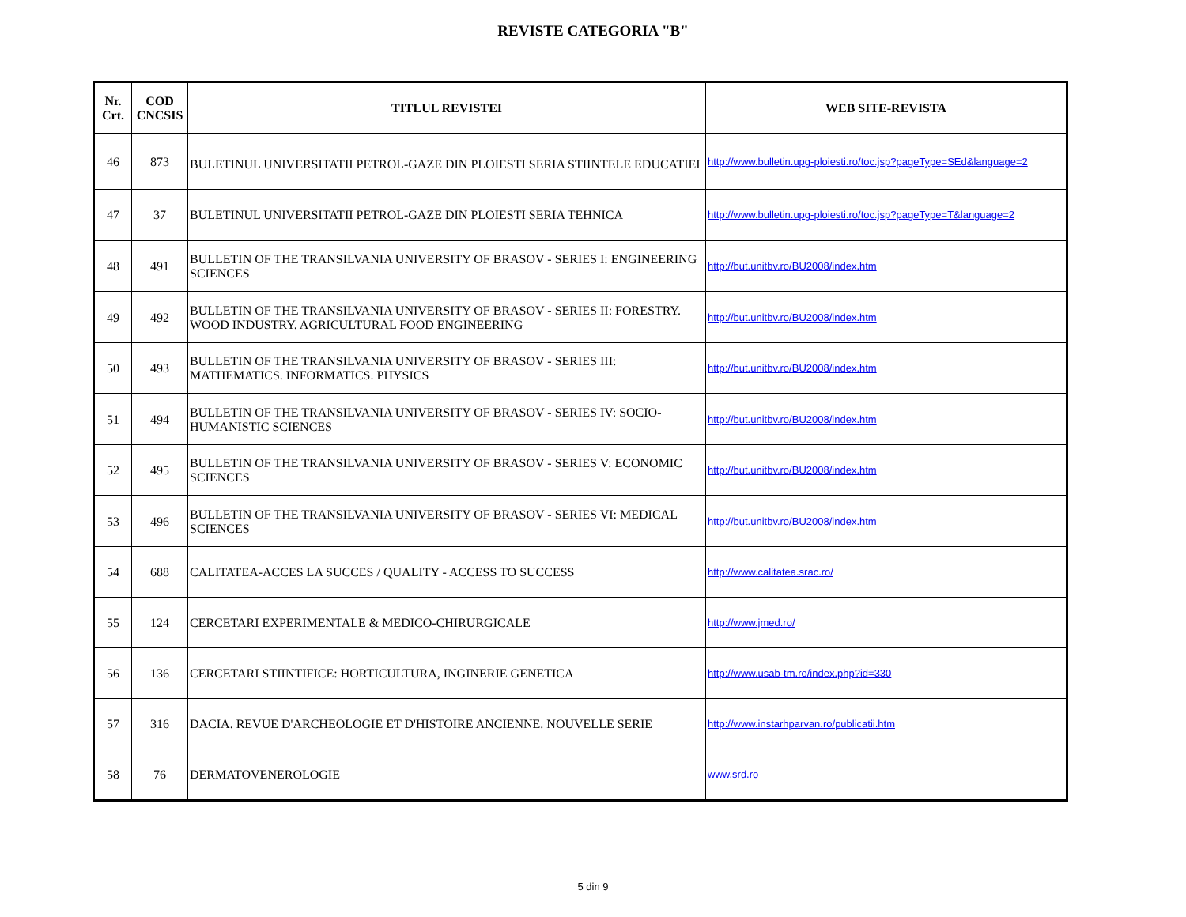REVISTE CATEGORIA "B"
| Nr. Crt. | COD CNCSIS | TITLUL REVISTEI | WEB SITE-REVISTA |
| --- | --- | --- | --- |
| 46 | 873 | BULETINUL UNIVERSITATII PETROL-GAZE DIN PLOIESTI SERIA STIINTELE EDUCATIEI | http://www.bulletin.upg-ploiesti.ro/toc.jsp?pageType=SEd&language=2 |
| 47 | 37 | BULETINUL UNIVERSITATII PETROL-GAZE DIN PLOIESTI SERIA TEHNICA | http://www.bulletin.upg-ploiesti.ro/toc.jsp?pageType=T&language=2 |
| 48 | 491 | BULLETIN OF THE TRANSILVANIA UNIVERSITY OF BRASOV - SERIES I: ENGINEERING SCIENCES | http://but.unitbv.ro/BU2008/index.htm |
| 49 | 492 | BULLETIN OF THE TRANSILVANIA UNIVERSITY OF BRASOV - SERIES II: FORESTRY. WOOD INDUSTRY. AGRICULTURAL FOOD ENGINEERING | http://but.unitbv.ro/BU2008/index.htm |
| 50 | 493 | BULLETIN OF THE TRANSILVANIA UNIVERSITY OF BRASOV - SERIES III: MATHEMATICS. INFORMATICS. PHYSICS | http://but.unitbv.ro/BU2008/index.htm |
| 51 | 494 | BULLETIN OF THE TRANSILVANIA UNIVERSITY OF BRASOV - SERIES IV: SOCIO-HUMANISTIC SCIENCES | http://but.unitbv.ro/BU2008/index.htm |
| 52 | 495 | BULLETIN OF THE TRANSILVANIA UNIVERSITY OF BRASOV - SERIES V: ECONOMIC SCIENCES | http://but.unitbv.ro/BU2008/index.htm |
| 53 | 496 | BULLETIN OF THE TRANSILVANIA UNIVERSITY OF BRASOV - SERIES VI: MEDICAL SCIENCES | http://but.unitbv.ro/BU2008/index.htm |
| 54 | 688 | CALITATEA-ACCES LA SUCCES / QUALITY - ACCESS TO SUCCESS | http://www.calitatea.srac.ro/ |
| 55 | 124 | CERCETARI EXPERIMENTALE & MEDICO-CHIRURGICALE | http://www.jmed.ro/ |
| 56 | 136 | CERCETARI STIINTIFICE: HORTICULTURA, INGINERIE GENETICA | http://www.usab-tm.ro/index.php?id=330 |
| 57 | 316 | DACIA. REVUE D'ARCHEOLOGIE ET D'HISTOIRE ANCIENNE. NOUVELLE SERIE | http://www.instarhparvan.ro/publicatii.htm |
| 58 | 76 | DERMATOVENEROLOGIE | www.srd.ro |
5 din 9